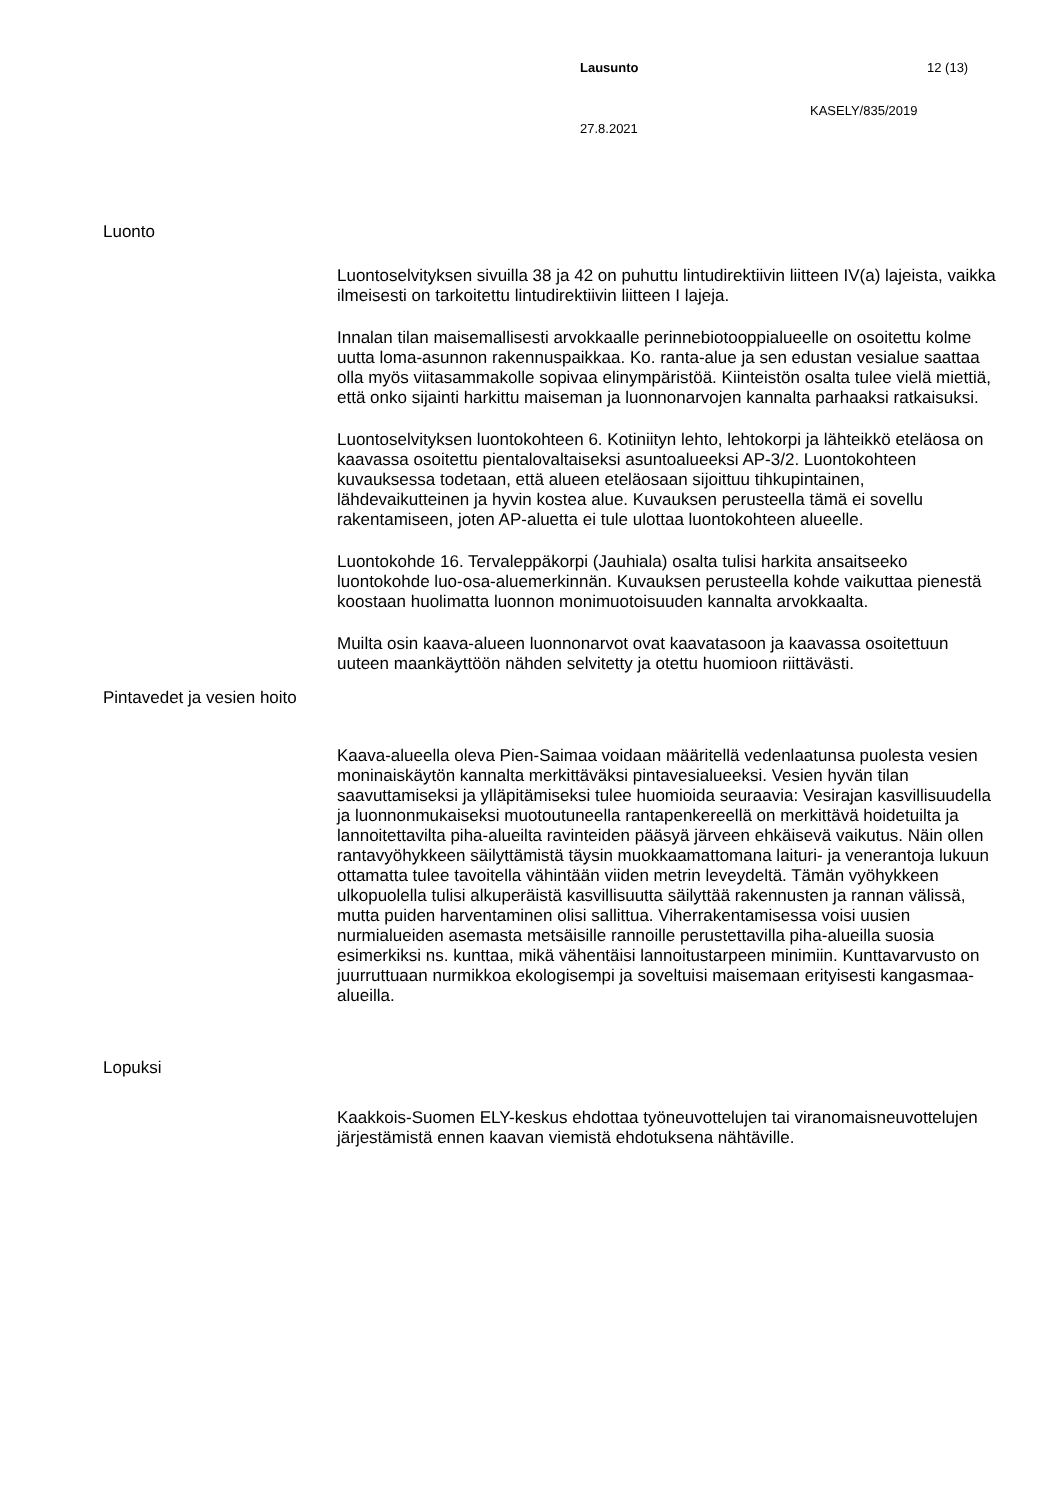Lausunto 12 (13)
KASELY/835/2019
27.8.2021
Luonto
Luontoselvityksen sivuilla 38 ja 42 on puhuttu lintudirektiivin liitteen IV(a) lajeista, vaikka ilmeisesti on tarkoitettu lintudirektiivin liitteen I lajeja.
Innalan tilan maisemallisesti arvokkaalle perinnebiotooppialueelle on osoitettu kolme uutta loma-asunnon rakennuspaikkaa. Ko. ranta-alue ja sen edustan vesialue saattaa olla myös viitasammakolle sopivaa elinympäristöä. Kiinteistön osalta tulee vielä miettiä, että onko sijainti harkittu maiseman ja luonnonarvojen kannalta parhaaksi ratkaisuksi.
Luontoselvityksen luontokohteen 6. Kotiniityn lehto, lehtokorpi ja lähteikkö eteläosa on kaavassa osoitettu pientalovaltaiseksi asuntoalueeksi AP-3/2. Luontokohteen kuvauksessa todetaan, että alueen eteläosaan sijoittuu tihkupintainen, lähdevaikutteinen ja hyvin kostea alue. Kuvauksen perusteella tämä ei sovellu rakentamiseen, joten AP-aluetta ei tule ulottaa luontokohteen alueelle.
Luontokohde 16. Tervaleppäkorpi (Jauhiala) osalta tulisi harkita ansaitseeko luontokohde luo-osa-aluemerkinnän. Kuvauksen perusteella kohde vaikuttaa pienestä koostaan huolimatta luonnon monimuotoisuuden kannalta arvokkaalta.
Muilta osin kaava-alueen luonnonarvot ovat kaavatasoon ja kaavassa osoitettuun uuteen maankäyttöön nähden selvitetty ja otettu huomioon riittävästi.
Pintavedet ja vesien hoito
Kaava-alueella oleva Pien-Saimaa voidaan määritellä vedenlaatunsa puolesta vesien moninaiskäytön kannalta merkittäväksi pintavesialueeksi. Vesien hyvän tilan saavuttamiseksi ja ylläpitämiseksi tulee huomioida seuraavia: Vesirajan kasvillisuudella ja luonnonmukaiseksi muotoutuneella rantapenkereellä on merkittävä hoidetuilta ja lannoitettavilta piha-alueilta ravinteiden pääsyä järveen ehkäisevä vaikutus. Näin ollen rantavyöhykkeen säilyttämistä täysin muokkaamattomana laituri- ja venerantoja lukuun ottamatta tulee tavoitella vähintään viiden metrin leveydeltä. Tämän vyöhykkeen ulkopuolella tulisi alkuperäistä kasvillisuutta säilyttää rakennusten ja rannan välissä, mutta puiden harventaminen olisi sallittua. Viherrakentamisessa voisi uusien nurmialueiden asemasta metsäisille rannoille perustettavilla piha-alueilla suosia esimerkiksi ns. kunttaa, mikä vähentäisi lannoitustarpeen minimiin. Kunttavarvusto on juurruttuaan nurmikkoa ekologisempi ja soveltuisi maisemaan erityisesti kangasmaa-alueilla.
Lopuksi
Kaakkois-Suomen ELY-keskus ehdottaa työneuvottelujen tai viranomaisneuvottelujen järjestämistä ennen kaavan viemistä ehdotuksena nähtäville.